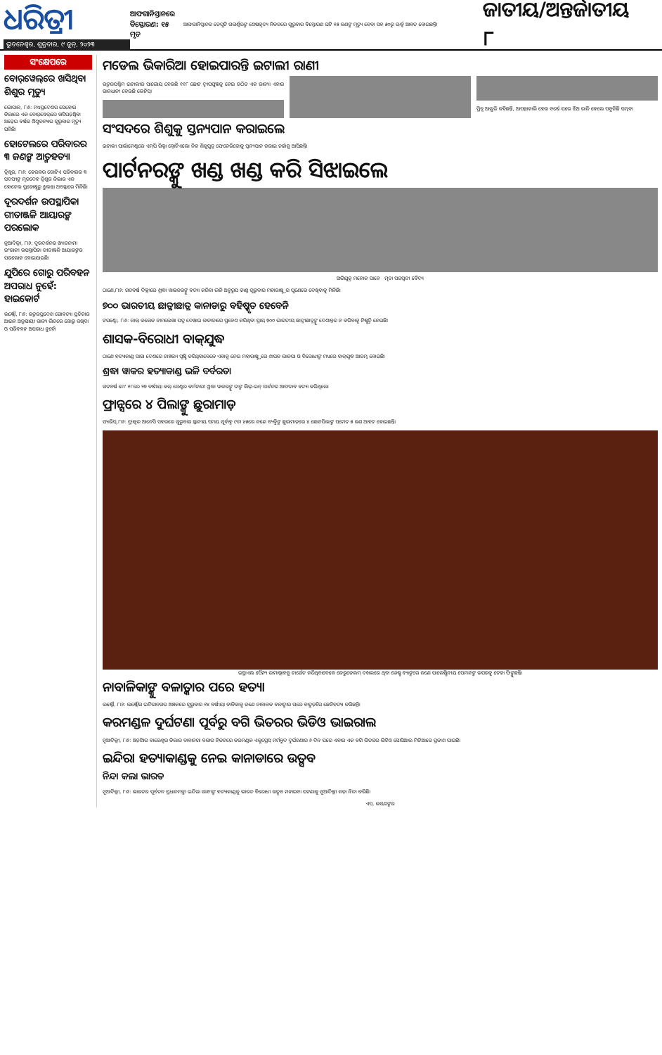ଧରିତ୍ରୀ
ଭୁବନେଶ୍ୱର, ଶୁକ୍ରବାର, ୯ ଜୁନ୍, ୨୦୨୩
ଆଫଗାନିସ୍ତାନରେ ବିସ୍ଫୋରଣ: ୧୫ ମୃତ
ଆଫଗାନିସ୍ତାନର ଡେପୁଟି ଗଭର୍ଣ୍ଣରଙ୍କ ଶେଷକୃତ୍ୟ ନିକଟରେ ଗୁରୁବାର ବିସ୍ଫୋରଣ ଘଟି ୧୫ ଜଣଙ୍କ ମୃତ୍ୟୁ ହେବା ସହ ୫୦ରୁ ଊର୍ଦ୍ଧ୍ୱ ଆହତ ହୋଇଛନ୍ତି।
ଜାତୀୟ/ଅନ୍ତର୍ଜାତୀୟ ୮
ସଂକ୍ଷେପରେ
ବୋର୍‌ୱେଲ୍‌ରେ ଖସିଥିବା ଶିଶୁର ମୃତ୍ୟୁ
ଭୋପାଳ, ୮।୬: ମଧ୍ୟପ୍ରଦେଶର ସେହୋର ଜିଲାରେ ଏକ ବୋର୍‌ୱେଲ୍‌ରେ ଖସିପଡ଼ିଥିବା ଅଢ଼େଇ ବର୍ଷର ଶିଶୁକନ୍ୟାର ଗୁରୁବାର ମୃତ୍ୟୁ ଘଟିଛି।
ହୋଟେଲରେ ପରିବାରର ୩ ଜଣଙ୍କ ଆତ୍ମହତ୍ୟା
ତ୍ରିଶୂର, ୮।୬: କେରଳର ଗୋଟିଏ ପରିବାରର ୩ ସଦସ୍ୟଙ୍କ ମୃତଦେହ ତ୍ରିଶୂର ଜିଲାର ଏକ ହୋଟେଲ ପ୍ରକୋଷ୍ଠରୁ ଝୁଲନ୍ତା ଅବସ୍ଥାରେ ମିଳିଛି।
ଦୂରଦର୍ଶନ ଉପସ୍ଥାପିକା ଗୀତାଞ୍ଜଳି ଆୟାରଙ୍କ ପରଲୋକ
ନୂଆଦିଲ୍ଲୀ, ୮।୬: ଦୂରଦର୍ଶନର ଖ୍ୟାତନାମା ଇଂରାଜୀ ଉପସ୍ଥାପିକା ଗୀତାଞ୍ଜଳି ଆୟାରଙ୍କର ପରଲୋକ ହୋଇଯାଇଛି।
ଯୁପିରେ ଗୋରୁ ପରିବହନ ଅପରାଧ ନୁହେଁ: ହାଇକୋର୍ଟ
ଲକ୍ଷ୍ନୌ, ୮।୬: ଉତ୍ତରପ୍ରଦେଶ ଗୋହତ୍ୟା ପ୍ରତିକାର ଆଇନ ଅନୁଯାୟୀ ରାଜ୍ୟ ଭିତରେ ଗୋରୁ ରଖିବା ଓ ପରିବହନ ଅପରାଧ ନୁହେଁ।
ମଡେଲ ଭିକାରିଆ ହୋଇପାରନ୍ତି ଇଟାଲୀ ରାଣୀ
ଉତ୍ତରପଶ୍ଚିମ ଇଟାଲୀର ସାଭୋୟ ହେଉଛି ୧୧୮ ଛୋଟ ଦ୍ୱୀପପୁଞ୍ଜକୁ ନେଇ ଗଠିତ ଏକ ରାଜ୍ୟ। ଏହାର ରାଜଧାନୀ ହେଉଛି ଭେନିସ୍।
ପ୍ରିନ୍ସ ଆଲୁରି କହିଛନ୍ତି, ଆସନ୍ତାକାଲି ହେଉ ବର୍ଷେ ପରେ ଝିଅ ରାଜି ହେଲେ ସବୁକିଛି ସମ୍ଭବ।
ସଂସଦରେ ଶିଶୁକୁ ସ୍ତନ୍ୟପାନ କରାଇଲେ
ଇଟାଲୀ ପାର୍ଲାମେଣ୍ଟରେ ଏମ୍‌ପି ଗିଲ୍ଡା ସ୍ପୋର୍ଟିଏଲୋ ନିଜ ଶିଶୁପୁତ୍ର ଫେଡେରିକୋକୁ ସ୍ତନ୍ୟପାନ କରାଇ ଚର୍ଚ୍ଚାକୁ ଆସିଛନ୍ତି।
ପାର୍ଟନରଙ୍କୁ ଖଣ୍ଡ ଖଣ୍ଡ କରି ସିଝାଇଲେ
ଅଭିଯୁକ୍ତ ମନୋଜ ସାନେ ମୃତା ସରସ୍ୱତୀ ବୈଦ୍ୟ
ଠାଣେ,୮।୬: ଗତବର୍ଷ ଦିଲ୍ଲୀରେ ଶ୍ରଦ୍ଧା ୱାଲକରଙ୍କୁ ହତ୍ୟା କରିବା ଭଳି ଅନୁରୂପ କାଣ୍ଡ ଗୁରୁବାର ମହାରାଷ୍ଟ୍ରର ପୁଣେରେ ଦେଖିବାକୁ ମିଳିଛି।
୭୦୦ ଭାରତୀୟ ଛାତ୍ରୀଛାତ୍ର କାନାଡାରୁ ବହିଷ୍କୃତ ହେବେନି
ଟରଣ୍ଟୋ, ୮।୬: ଜାଲ୍ କଲେଜ ନାମଲେଖା ପତ୍ର ଦେଖାଇ କାନାଡାରେ ପ୍ରବେଶ କରିଥିବା ପ୍ରାୟ ୭୦୦ ଭାରତୀୟ ଛାତ୍ରୀଛାତ୍ରଙ୍କୁ ଦେଶାନ୍ତର ନ କରିବାକୁ ନିଷ୍ପତ୍ତି ନେଇଛି।
ଶାସକ-ବିରୋଧୀ ବାକ୍‌ଯୁଦ୍ଧ
ଠାଣେ ହତ୍ୟାକାଣ୍ଡ ସାରା ଦେଶରେ ଚାଞ୍ଚଲ୍ୟ ସୃଷ୍ଟି କରିଥିବାବେଳେ ଏହାକୁ ନେଇ ମହାରାଷ୍ଟ୍ରରେ ଶାସକ ଭାଜପା ଓ ବିରୋଧୀଙ୍କ ମଧ୍ୟରେ ବାକ୍‌ଯୁଦ୍ଧ ଆରମ୍ଭ ହୋଇଛି।
ଶ୍ରଦ୍ଧା ୱାକର ହତ୍ୟାକାଣ୍ଡ ଭଳି ବର୍ବରତା
ଗତବର୍ଷ ମେ' ୧୮ରେ ୨୭ ବର୍ଷୀୟା କଲ୍ ସେଣ୍ଟର କର୍ମଚାରୀ ଶ୍ରଦ୍ଧା ୱାକରଙ୍କୁ ତାଙ୍କ ଲିଭ୍-ଇନ୍ ପାର୍ଟନର ଆଫତାବ ହତ୍ୟା କରିଥିଲେ।
ଫ୍ରାନ୍ସରେ ୪ ପିଲାଙ୍କୁ ଛୁରାମାଡ଼
ପ୍ୟାରିସ୍,୮।୬: ଫ୍ରାନ୍ସର ଆନେସି ସହରରେ ଗୁରୁବାର ସ୍ଥାନୀୟ ସମୟ ପୂର୍ବାହ୍ନ ୯ଟା ୪୫ରେ ଜଣେ ବ୍ୟକ୍ତିଙ୍କ ଛୁରାମାଡ଼ରେ ୪ ଛୋଟପିଲାଙ୍କ ସମେତ ୫ ଜଣ ଆହତ ହୋଇଛନ୍ତି।
ଇସ୍ରାଏଲ ସୈନ୍ୟ ରାମାଲ୍ଲାହକୁ ଟାର୍ଗେଟ କରିଥିବାବେଳେ ଜେରୁଜେଲମ୍ ଦଖଲରେ ଥିବା ୱେଷ୍ଟ ବ୍ୟାଙ୍କରେ ଜଣେ ପାଲେଷ୍ଟିନୀୟ ସେମାନଙ୍କ ଉପରକୁ ଟେକା ଫିଙ୍ଗୁଛନ୍ତି।
ନାବାଳିକାଙ୍କୁ ବଳାତ୍କାର ପରେ ହତ୍ୟା
ଲକ୍ଷ୍ନୌ, ୮।୬: ଲକ୍ଷ୍ନୌର ଇନ୍ଦିରାନଗର ଅଞ୍ଚଳରେ ଗୁରୁବାର ୧୪ ବର୍ଷୀୟା ବାଳିକାକୁ ଜଣେ ନାବାଳକ ବଳାତ୍କାର ପରେ ହାତୁଡ଼ିରେ ଛେଚିହତ୍ୟା କରିଛନ୍ତି।
କରମଣ୍ଡଳ ଦୁର୍ଘଟଣା ପୂର୍ବରୁ ବଗି ଭିତରର ଭିଡିଓ ଭାଇରାଲ
ନୂଆଦିଲ୍ଲୀ, ୮।୬: ଓଡ଼ିଶାର ବାଲେଶ୍ୱର ଜିଲାର ବାହାନଗା ବଜାର ନିକଟରେ କରମଣ୍ଡଳ ଏକ୍ସପ୍ରେସ୍ ମର୍ମନ୍ତୁଦ ଦୁର୍ଘଟଣାର ୬ ଦିନ ପରେ ଏହାର ଏକ ବଗି ଭିତରର ଭିଡିଓ ସୋସିଆଲ ମିଡିଆରେ ପ୍ରକାଶ ପାଇଛି।
ଇନ୍ଦିରା ହତ୍ୟାକାଣ୍ଡକୁ ନେଇ କାନାଡାରେ ଉତ୍ସବ
ନିନ୍ଦା କଲା ଭାରତ
ନୂଆଦିଲ୍ଲୀ, ୮।୬: ଭାରତର ପୂର୍ବତନ ପ୍ରଧାନମନ୍ତ୍ରୀ ଇନ୍ଦିରା ଗାନ୍ଧୀଙ୍କ ହତ୍ୟାକାଣ୍ଡକୁ ଭାରତ ବିରୋଧୀ ଉତ୍ସବ ମନାଇବା ଘଟଣାକୁ ନୂଆଦିଲ୍ଲୀ କଡ଼ା ନିନ୍ଦା କରିଛି।
ଏସ୍. ଜୟଶଙ୍କର